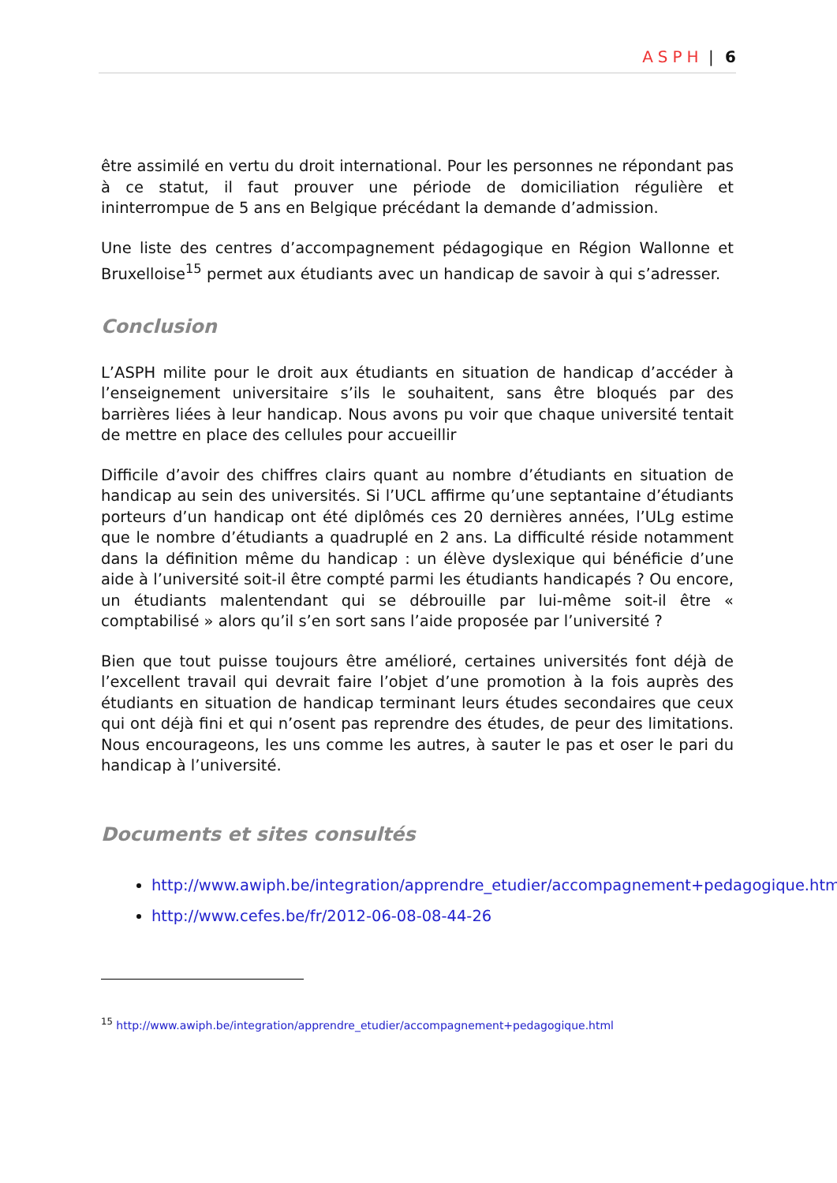ASPH | 6
être assimilé en vertu du droit international. Pour les personnes ne répondant pas à ce statut, il faut prouver une période de domiciliation régulière et ininterrompue de 5 ans en Belgique précédant la demande d’admission.
Une liste des centres d’accompagnement pédagogique en Région Wallonne et Bruxelloise<sup>15</sup> permet aux étudiants avec un handicap de savoir à qui s’adresser.
Conclusion
L’ASPH milite pour le droit aux étudiants en situation de handicap d’accéder à l’enseignement universitaire s’ils le souhaitent, sans être bloqués par des barrières liées à leur handicap. Nous avons pu voir que chaque université tentait de mettre en place des cellules pour accueillir
Difficile d’avoir des chiffres clairs quant au nombre d’étudiants en situation de handicap au sein des universités. Si l’UCL affirme qu’une septantaine d’étudiants porteurs d’un handicap ont été diplômés ces 20 dernières années, l’ULg estime que le nombre d’étudiants a quadruplé en 2 ans. La difficulté réside notamment dans la définition même du handicap : un élève dyslexique qui bénéficie d’une aide à l’université soit-il être compté parmi les étudiants handicapés ? Ou encore, un étudiants malentendant qui se débrouille par lui-même soit-il être « comptabilisé » alors qu’il s’en sort sans l’aide proposée par l’université ?
Bien que tout puisse toujours être amélioré, certaines universités font déjà de l’excellent travail qui devrait faire l’objet d’une promotion à la fois auprès des étudiants en situation de handicap terminant leurs études secondaires que ceux qui ont déjà fini et qui n’osent pas reprendre des études, de peur des limitations. Nous encourageons, les uns comme les autres, à sauter le pas et oser le pari du handicap à l’université.
Documents et sites consultés
http://www.awiph.be/integration/apprendre_etudier/accompagnement+pedagogique.html
http://www.cefes.be/fr/2012-06-08-08-44-26
<sup>15</sup> http://www.awiph.be/integration/apprendre_etudier/accompagnement+pedagogique.html